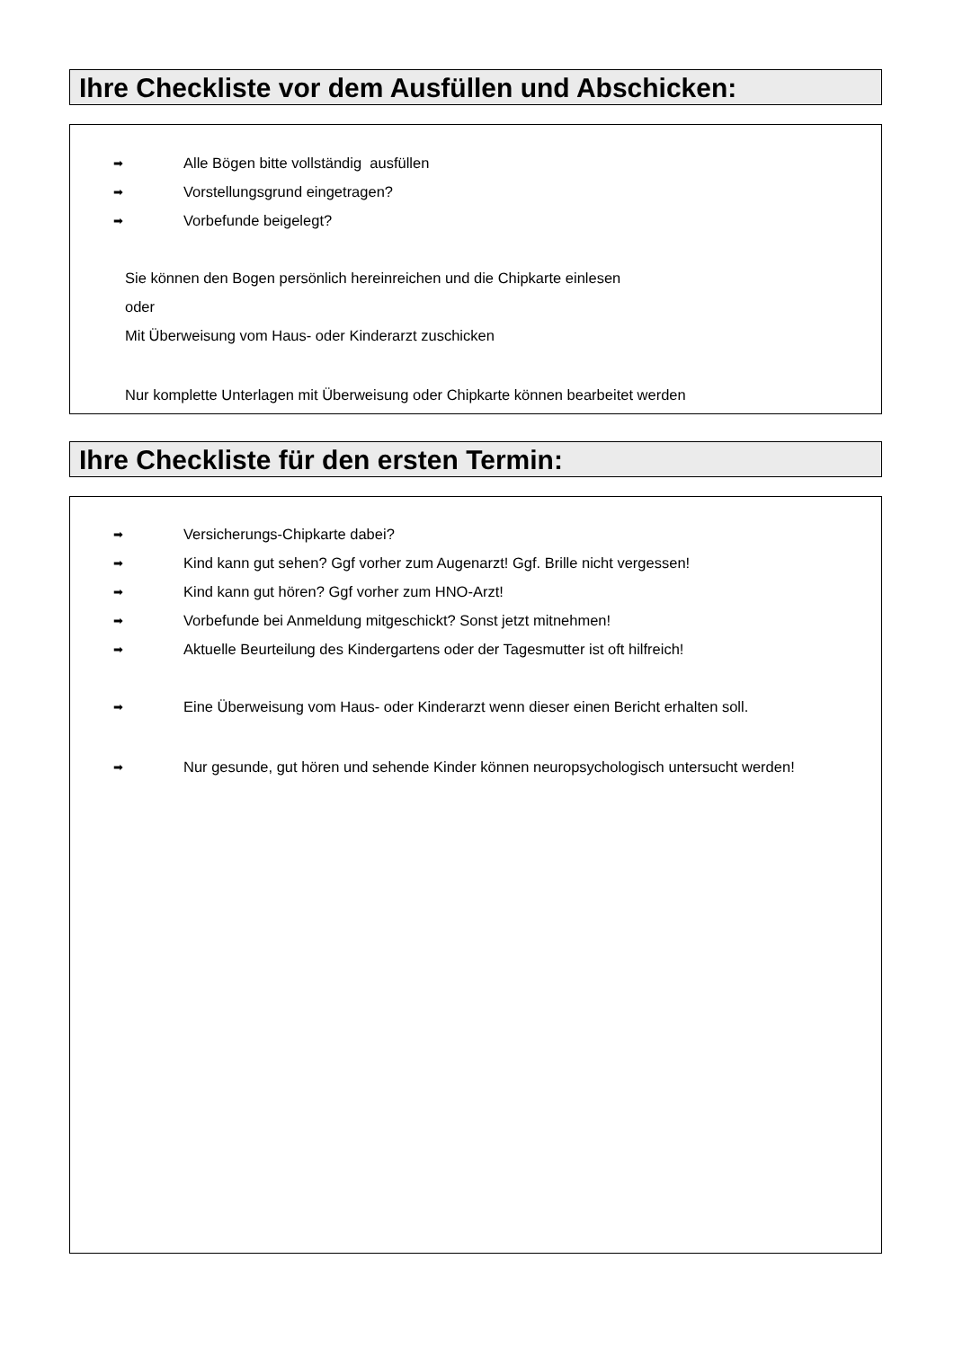Ihre Checkliste vor dem Ausfüllen und Abschicken:
➡ Alle Bögen bitte vollständig ausfüllen
➡ Vorstellungsgrund eingetragen?
➡ Vorbefunde beigelegt?
Sie können den Bogen persönlich hereinreichen und die Chipkarte einlesen
oder
Mit Überweisung vom Haus- oder Kinderarzt zuschicken
Nur komplette Unterlagen mit Überweisung oder Chipkarte können bearbeitet werden
Ihre Checkliste für den ersten Termin:
➡ Versicherungs-Chipkarte dabei?
➡ Kind kann gut sehen? Ggf vorher zum Augenarzt! Ggf. Brille nicht vergessen!
➡ Kind kann gut hören? Ggf vorher zum HNO-Arzt!
➡ Vorbefunde bei Anmeldung mitgeschickt? Sonst jetzt mitnehmen!
➡ Aktuelle Beurteilung des Kindergartens oder der Tagesmutter ist oft hilfreich!
➡ Eine Überweisung vom Haus- oder Kinderarzt wenn dieser einen Bericht erhalten soll.
➡ Nur gesunde, gut hören und sehende Kinder können neuropsychologisch untersucht werden!